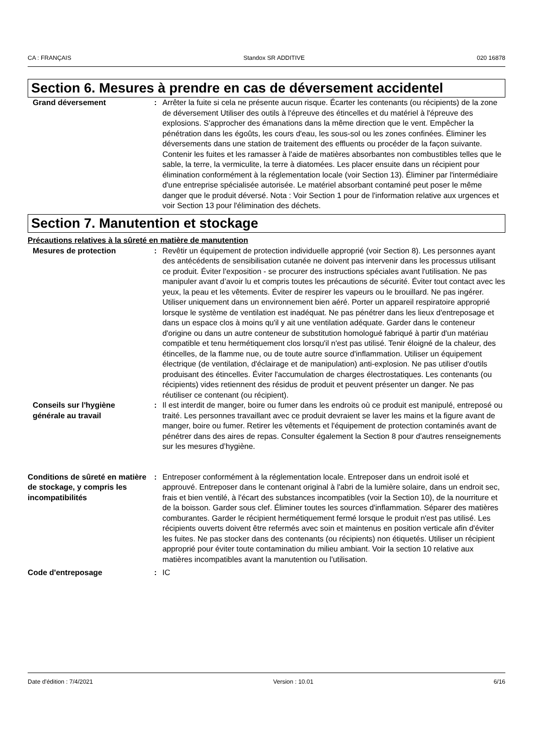CA : FRANÇAIS Standox SR ADDITIVE 020 16878
Section 6. Mesures à prendre en cas de déversement accidentel
Grand déversement : Arrêter la fuite si cela ne présente aucun risque. Écarter les contenants (ou récipients) de la zone de déversement Utiliser des outils à l'épreuve des étincelles et du matériel à l'épreuve des explosions. S'approcher des émanations dans la même direction que le vent. Empêcher la pénétration dans les égoûts, les cours d'eau, les sous-sol ou les zones confinées. Éliminer les déversements dans une station de traitement des effluents ou procéder de la façon suivante. Contenir les fuites et les ramasser à l'aide de matières absorbantes non combustibles telles que le sable, la terre, la vermiculite, la terre à diatomées. Les placer ensuite dans un récipient pour élimination conformément à la réglementation locale (voir Section 13). Éliminer par l'intermédiaire d'une entreprise spécialisée autorisée. Le matériel absorbant contaminé peut poser le même danger que le produit déversé. Nota : Voir Section 1 pour de l'information relative aux urgences et voir Section 13 pour l'élimination des déchets.
Section 7. Manutention et stockage
Précautions relatives à la sûreté en matière de manutention
Mesures de protection : Revêtir un équipement de protection individuelle approprié (voir Section 8). Les personnes ayant des antécédents de sensibilisation cutanée ne doivent pas intervenir dans les processus utilisant ce produit. Éviter l'exposition - se procurer des instructions spéciales avant l'utilisation. Ne pas manipuler avant d’avoir lu et compris toutes les précautions de sécurité. Éviter tout contact avec les yeux, la peau et les vêtements. Éviter de respirer les vapeurs ou le brouillard. Ne pas ingérer. Utiliser uniquement dans un environnement bien aéré. Porter un appareil respiratoire approprié lorsque le système de ventilation est inadéquat. Ne pas pénétrer dans les lieux d'entreposage et dans un espace clos à moins qu'il y ait une ventilation adéquate. Garder dans le conteneur d'origine ou dans un autre conteneur de substitution homologué fabriqué à partir d'un matériau compatible et tenu hermétiquement clos lorsqu'il n'est pas utilisé. Tenir éloigné de la chaleur, des étincelles, de la flamme nue, ou de toute autre source d'inflammation. Utiliser un équipement électrique (de ventilation, d'éclairage et de manipulation) anti-explosion. Ne pas utiliser d'outils produisant des étincelles. Éviter l'accumulation de charges électrostatiques. Les contenants (ou récipients) vides retiennent des résidus de produit et peuvent présenter un danger. Ne pas réutiliser ce contenant (ou récipient).
Conseils sur l'hygiène générale au travail
: Il est interdit de manger, boire ou fumer dans les endroits où ce produit est manipulé, entreposé ou traité. Les personnes travaillant avec ce produit devraient se laver les mains et la figure avant de manger, boire ou fumer. Retirer les vêtements et l'équipement de protection contaminés avant de pénétrer dans des aires de repas. Consulter également la Section 8 pour d'autres renseignements sur les mesures d’hygiène.
Conditions de sûreté en matière de stockage, y compris les incompatibilités
: Entreposer conformément à la réglementation locale. Entreposer dans un endroit isolé et approuvé. Entreposer dans le contenant original à l'abri de la lumière solaire, dans un endroit sec, frais et bien ventilé, à l'écart des substances incompatibles (voir la Section 10), de la nourriture et de la boisson. Garder sous clef. Éliminer toutes les sources d'inflammation. Séparer des matières comburantes. Garder le récipient hermétiquement fermé lorsque le produit n'est pas utilisé. Les récipients ouverts doivent être refermés avec soin et maintenus en position verticale afin d'éviter les fuites. Ne pas stocker dans des contenants (ou récipients) non étiquetés. Utiliser un récipient approprié pour éviter toute contamination du milieu ambiant. Voir la section 10 relative aux matières incompatibles avant la manutention ou l'utilisation.
Code d'entreposage : IC
Date d'édition : 7/4/2021 Version : 10.01 6/16